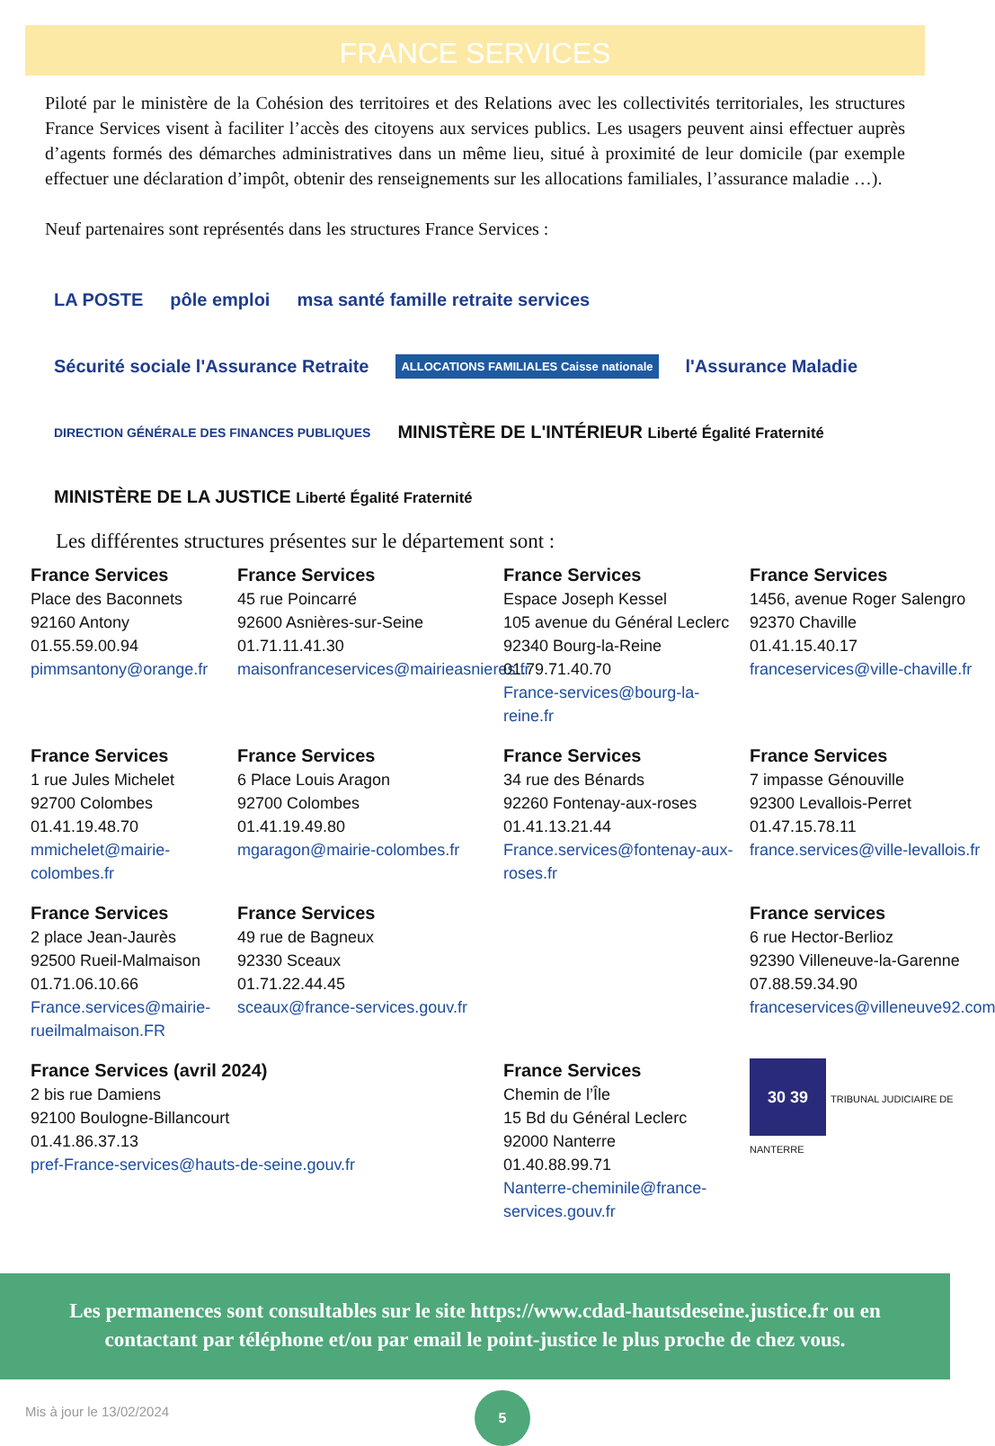FRANCE SERVICES
Piloté par le ministère de la Cohésion des territoires et des Relations avec les collectivités territoriales, les structures France Services visent à faciliter l’accès des citoyens aux services publics. Les usagers peuvent ainsi effectuer auprès d’agents formés des démarches administratives dans un même lieu, situé à proximité de leur domicile (par exemple effectuer une déclaration d’impôt, obtenir des renseignements sur les allocations familiales, l’assurance maladie …).
Neuf partenaires sont représentés dans les structures France Services :
LA POSTE
pôle emploi
msa santé famille retraite services
Sécurité sociale l'Assurance Retraite
ALLOCATIONS FAMILIALES Caisse nationale
l'Assurance Maladie
DIRECTION GÉNÉRALE DES FINANCES PUBLIQUES
MINISTÈRE DE L'INTÉRIEUR Liberté Égalité Fraternité
MINISTÈRE DE LA JUSTICE Liberté Égalité Fraternité
Les différentes structures présentes sur le département sont :
France Services
Place des Baconnets
92160 Antony
01.55.59.00.94
pimmsantony@orange.fr
France Services
45 rue Poincarré
92600 Asnières-sur-Seine
01.71.11.41.30
maisonfranceservices@mairieasnieres.fr
France Services
Espace Joseph Kessel
105 avenue du Général Leclerc
92340 Bourg-la-Reine
01.79.71.40.70
France-services@bourg-la-reine.fr
France Services
1456, avenue Roger Salengro
92370 Chaville
01.41.15.40.17
franceservices@ville-chaville.fr
France Services
1 rue Jules Michelet
92700 Colombes
01.41.19.48.70
mmichelet@mairie-colombes.fr
France Services
6 Place Louis Aragon
92700 Colombes
01.41.19.49.80
mgaragon@mairie-colombes.fr
France Services
34 rue des Bénards
92260 Fontenay-aux-roses
01.41.13.21.44
France.services@fontenay-aux-roses.fr
France Services
7 impasse Génouville
92300 Levallois-Perret
01.47.15.78.11
france.services@ville-levallois.fr
France Services
2 place Jean-Jaurès
92500 Rueil-Malmaison
01.71.06.10.66
France.services@mairie-rueilmalmaison.FR
France Services
49 rue de Bagneux
92330 Sceaux
01.71.22.44.45
sceaux@france-services.gouv.fr
France services
6 rue Hector-Berlioz
92390 Villeneuve-la-Garenne
07.88.59.34.90
franceservices@villeneuve92.com
France Services (avril 2024)
2 bis rue Damiens
92100 Boulogne-Billancourt
01.41.86.37.13
pref-France-services@hauts-de-seine.gouv.fr
France Services
Chemin de l’Île
15 Bd du Général Leclerc
92000 Nanterre
01.40.88.99.71
Nanterre-cheminile@france-services.gouv.fr
30 39 TRIBUNAL JUDICIAIRE DE NANTERRE
Les permanences sont consultables sur le site https://www.cdad-hautsdeseine.justice.fr ou en
contactant par téléphone et/ou par email le point-justice le plus proche de chez vous.
Mis à jour le 13/02/2024
5